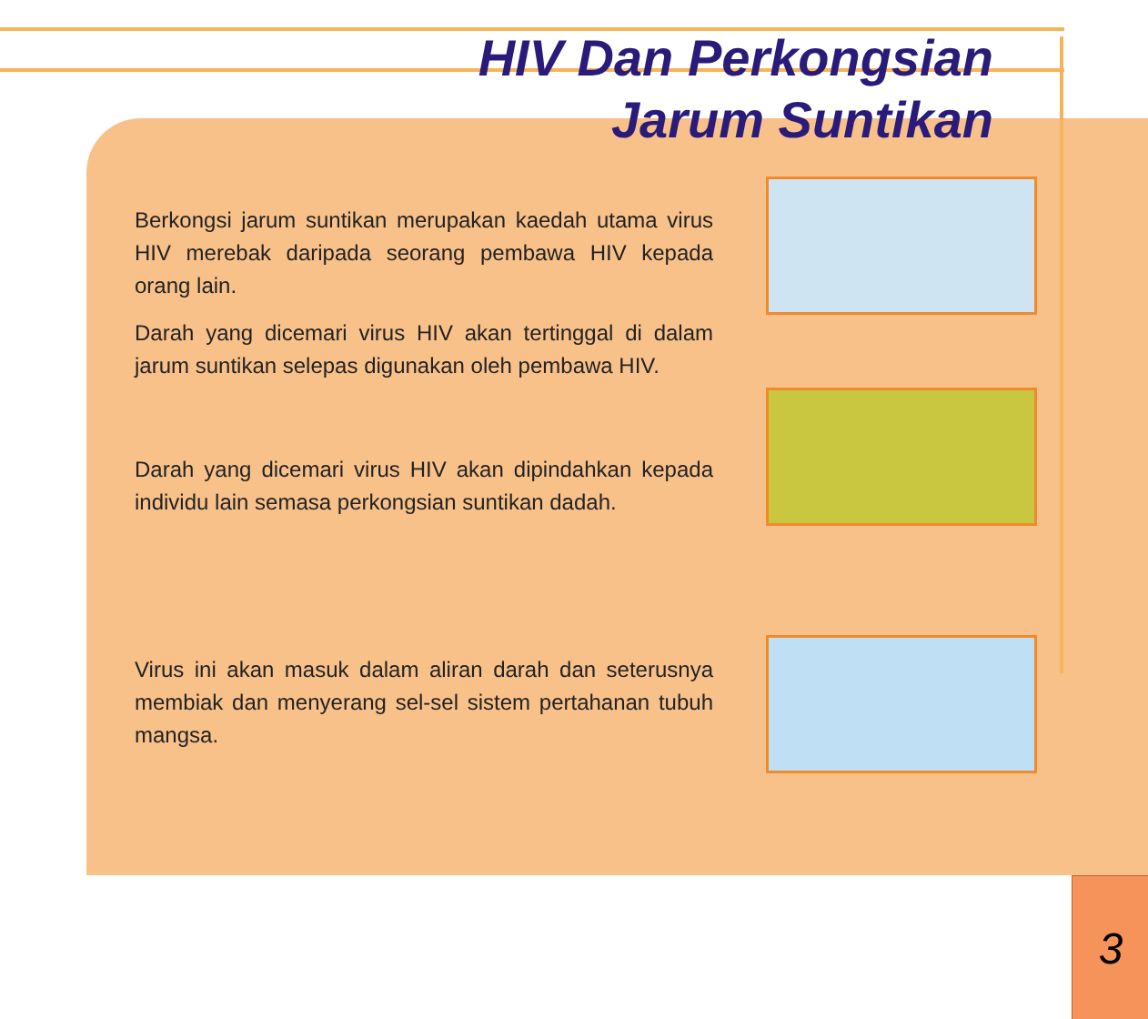HIV Dan Perkongsian
Jarum Suntikan
Berkongsi jarum suntikan merupakan kaedah utama virus HIV merebak daripada seorang pembawa HIV kepada orang lain.
Darah yang dicemari virus HIV akan tertinggal di dalam jarum suntikan selepas digunakan oleh pembawa HIV.
Darah yang dicemari virus HIV akan dipindahkan kepada individu lain semasa perkongsian suntikan dadah.
Virus ini akan masuk dalam aliran darah dan seterusnya membiak dan menyerang sel-sel sistem pertahanan tubuh mangsa.
3